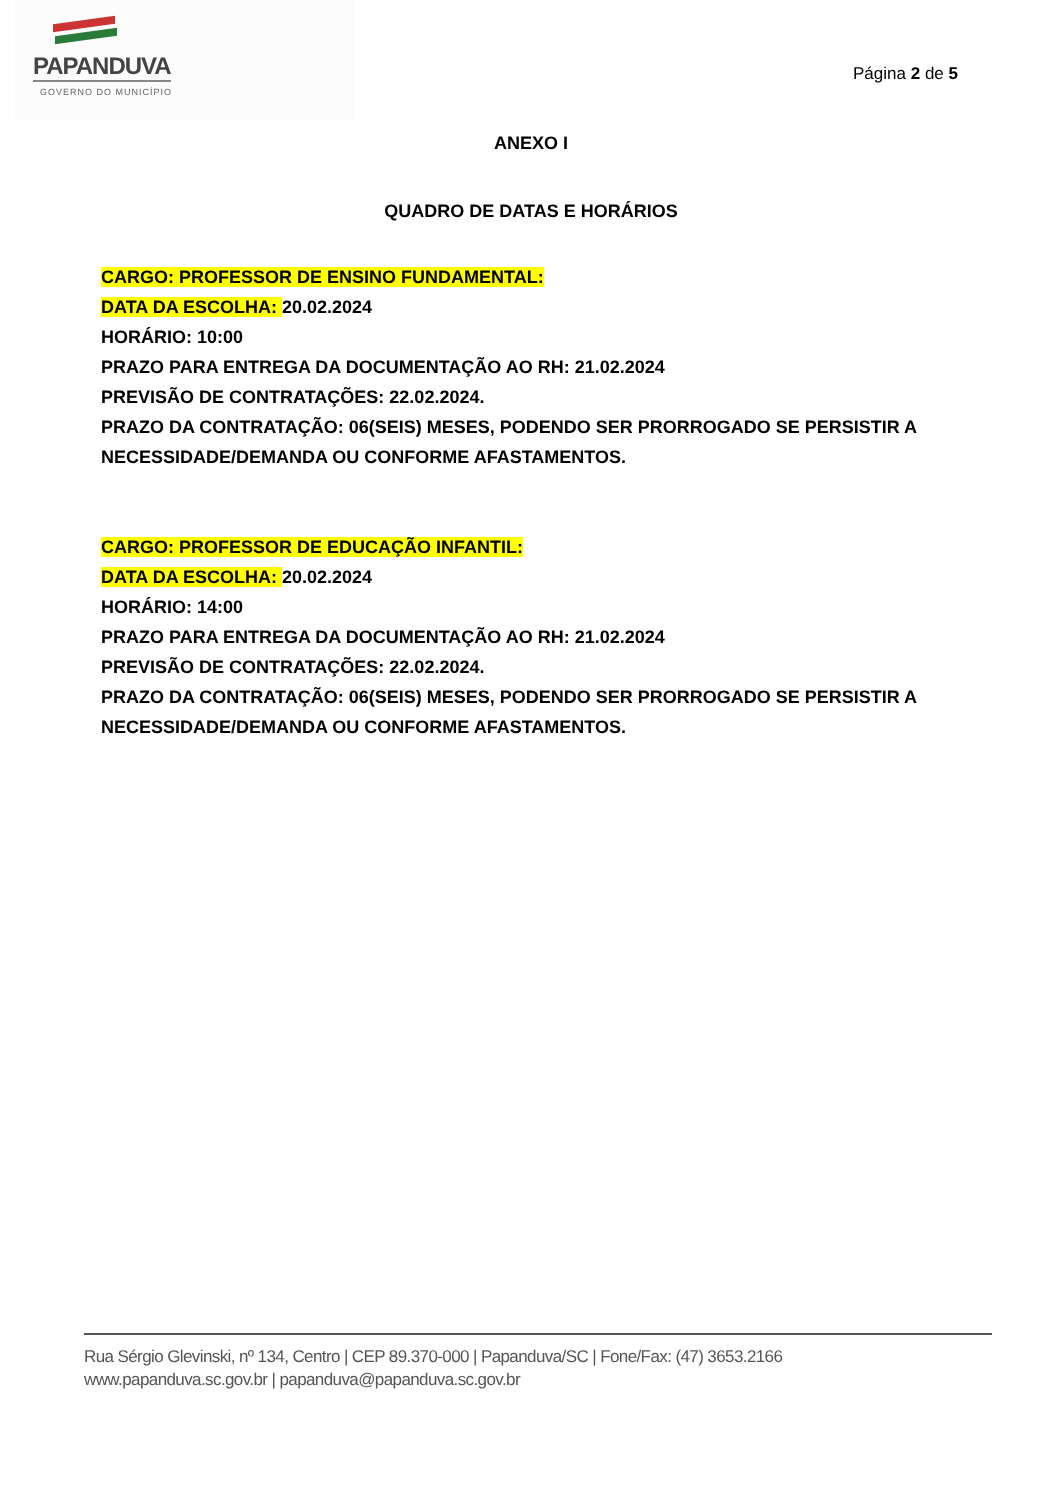PAPANDUVA
GOVERNO DO MUNICÍPIO
Página 2 de 5
ANEXO I
QUADRO DE DATAS E HORÁRIOS
CARGO: PROFESSOR DE ENSINO FUNDAMENTAL:
DATA DA ESCOLHA: 20.02.2024
HORÁRIO: 10:00
PRAZO PARA ENTREGA DA DOCUMENTAÇÃO AO RH: 21.02.2024
PREVISÃO DE CONTRATAÇÕES: 22.02.2024.
PRAZO DA CONTRATAÇÃO: 06(SEIS) MESES, PODENDO SER PRORROGADO SE PERSISTIR A NECESSIDADE/DEMANDA OU CONFORME AFASTAMENTOS.
CARGO: PROFESSOR DE EDUCAÇÃO INFANTIL:
DATA DA ESCOLHA: 20.02.2024
HORÁRIO: 14:00
PRAZO PARA ENTREGA DA DOCUMENTAÇÃO AO RH: 21.02.2024
PREVISÃO DE CONTRATAÇÕES: 22.02.2024.
PRAZO DA CONTRATAÇÃO: 06(SEIS) MESES, PODENDO SER PRORROGADO SE PERSISTIR A NECESSIDADE/DEMANDA OU CONFORME AFASTAMENTOS.
Rua Sérgio Glevinski, nº 134, Centro | CEP 89.370-000 | Papanduva/SC | Fone/Fax: (47) 3653.2166
www.papanduva.sc.gov.br | papanduva@papanduva.sc.gov.br